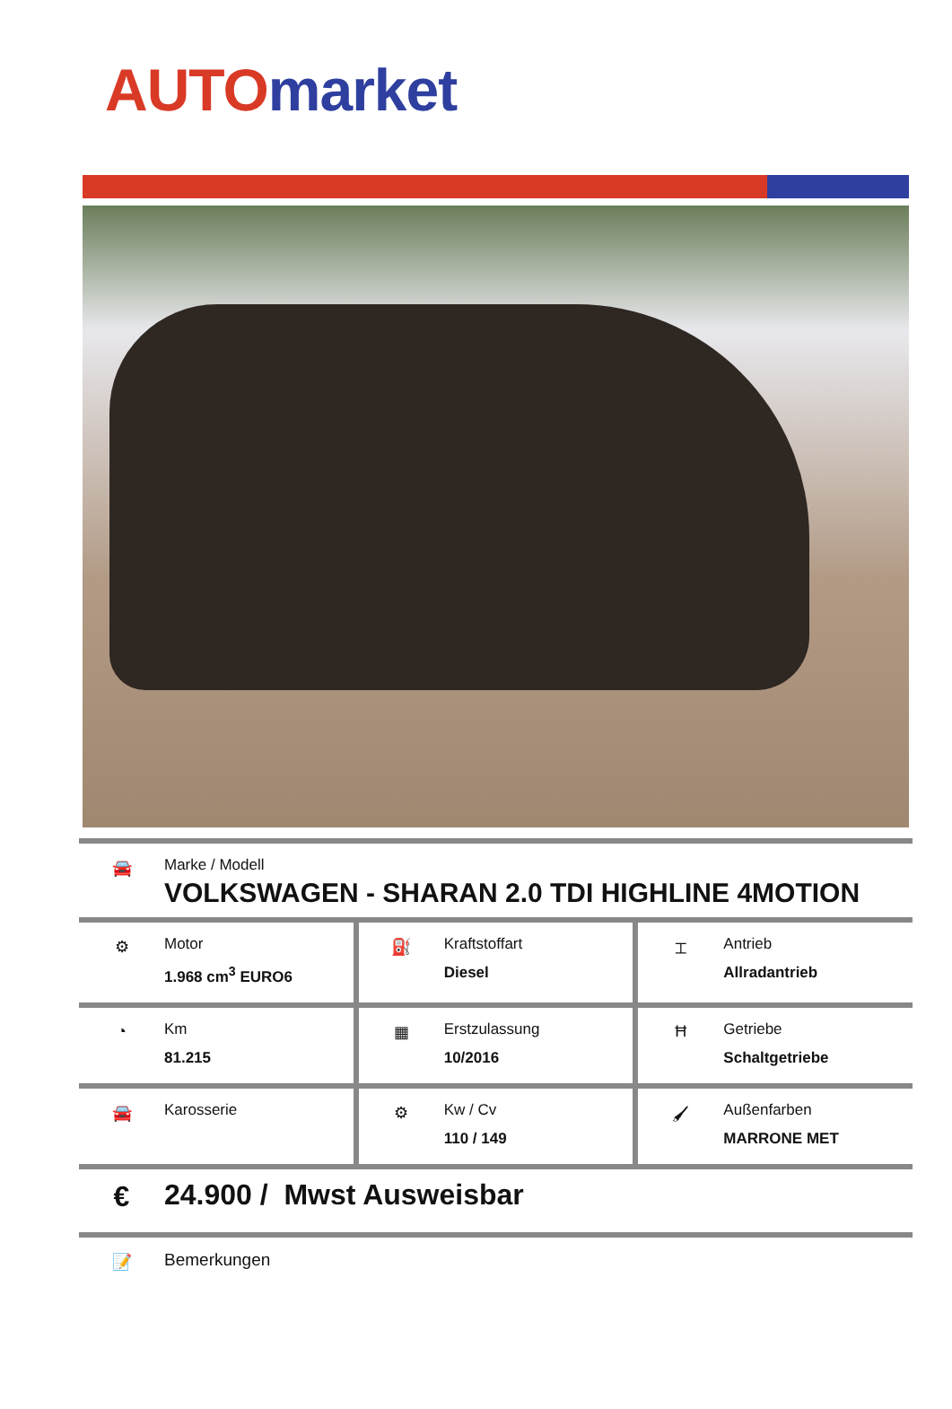AUTO market
🚘 Marke / Modell
VOLKSWAGEN - SHARAN 2.0 TDI HIGHLINE 4MOTION
⚙ Motor
1.968 cm<sup>3</sup> EURO6
⛽ Kraftstoffart
Diesel
⌶ Antrieb
Allradantrieb
◔ Km
81.215
▦ Erstzulassung
10/2016
Ħ Getriebe
Schaltgetriebe
🚘 Karosserie ⚙ Kw / Cv
110 / 149
🖌 Außenfarben
MARRONE MET
€ 24.900 / Mwst Ausweisbar
📝 Bemerkungen